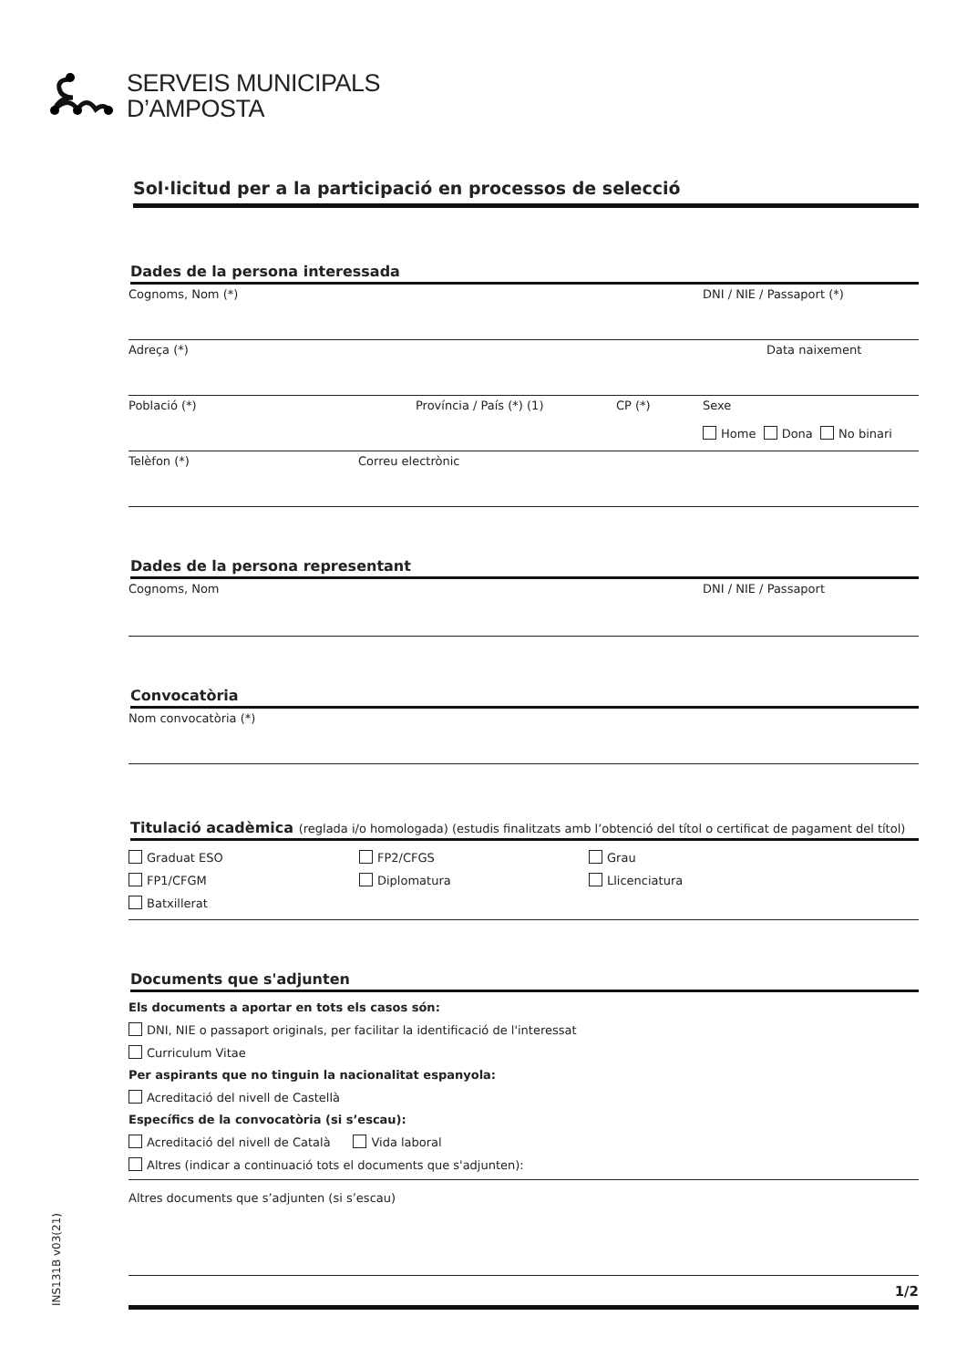SERVEIS MUNICIPALS
D’AMPOSTA
Sol·licitud per a la participació en processos de selecció
Dades de la persona interessada
Cognoms, Nom (*) DNI / NIE / Passaport (*)
Adreça (*) Data naixement
Població (*) Província / País (*) (1) CP (*) Sexe
Home Dona No binari
Telèfon (*) Correu electrònic
Dades de la persona representant
Cognoms, Nom DNI / NIE / Passaport
Convocatòria
Nom convocatòria (*)
Titulació acadèmica (reglada i/o homologada) (estudis finalitzats amb l’obtenció del títol o certificat de pagament del títol)
Graduat ESO
FP2/CFGS
Grau
FP1/CFGM
Diplomatura
Llicenciatura
Batxillerat
Documents que s'adjunten
Els documents a aportar en tots els casos són:
DNI, NIE o passaport originals, per facilitar la identificació de l'interessat
Curriculum Vitae
Per aspirants que no tinguin la nacionalitat espanyola:
Acreditació del nivell de Castellà
Específics de la convocatòria (si s’escau):
Acreditació del nivell de Català Vida laboral
Altres (indicar a continuació tots el documents que s'adjunten):
Altres documents que s’adjunten (si s’escau)
1/2
INS131B v03(21)